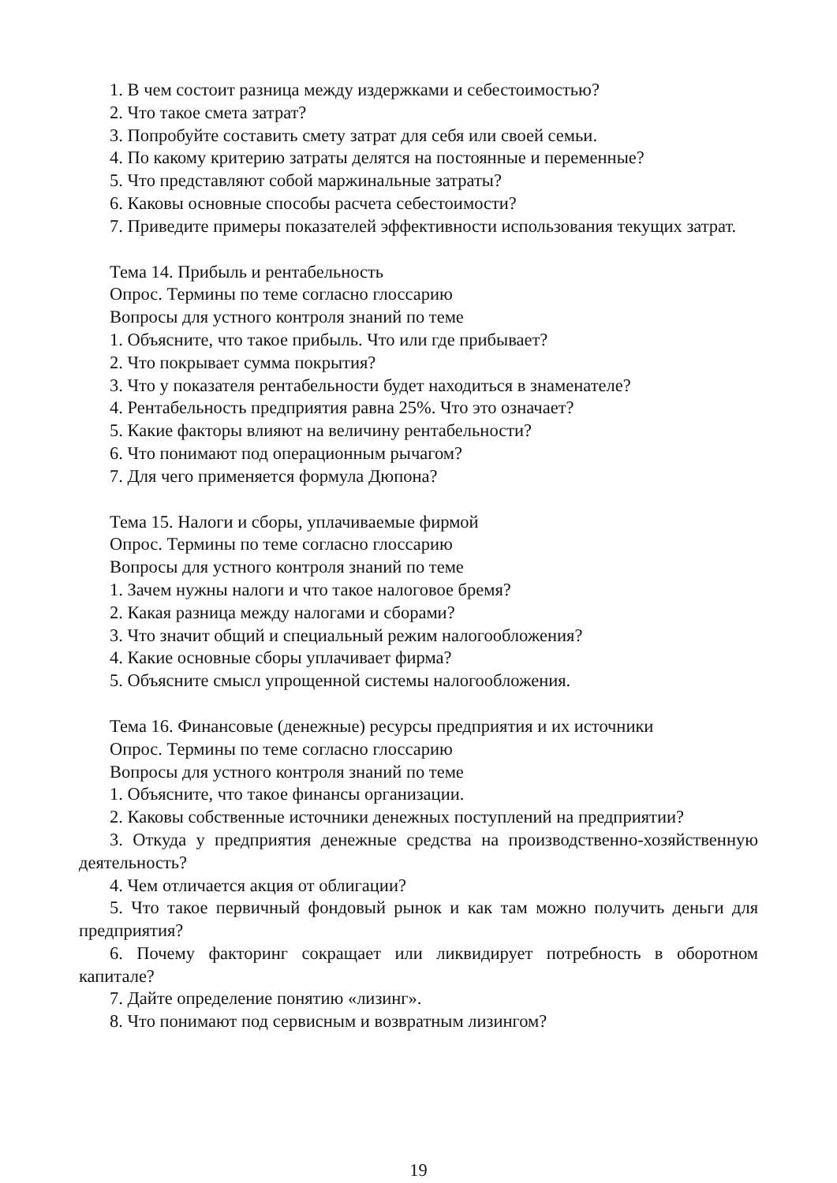1. В чем состоит разница между издержками и себестоимостью?
2. Что такое смета затрат?
3. Попробуйте составить смету затрат для себя или своей семьи.
4. По какому критерию затраты делятся на постоянные и переменные?
5. Что представляют собой маржинальные затраты?
6. Каковы основные способы расчета себестоимости?
7. Приведите примеры показателей эффективности использования текущих затрат.
Тема 14. Прибыль и рентабельность
Опрос. Термины по теме согласно глоссарию
Вопросы для устного контроля знаний по теме
1. Объясните, что такое прибыль. Что или где прибывает?
2. Что покрывает сумма покрытия?
3. Что у показателя рентабельности будет находиться в знаменателе?
4. Рентабельность предприятия равна 25%. Что это означает?
5. Какие факторы влияют на величину рентабельности?
6. Что понимают под операционным рычагом?
7. Для чего применяется формула Дюпона?
Тема 15. Налоги и сборы, уплачиваемые фирмой
Опрос. Термины по теме согласно глоссарию
Вопросы для устного контроля знаний по теме
1. Зачем нужны налоги и что такое налоговое бремя?
2. Какая разница между налогами и сборами?
3. Что значит общий и специальный режим налогообложения?
4. Какие основные сборы уплачивает фирма?
5. Объясните смысл упрощенной системы налогообложения.
Тема 16. Финансовые (денежные) ресурсы предприятия и их источники
Опрос. Термины по теме согласно глоссарию
Вопросы для устного контроля знаний по теме
1. Объясните, что такое финансы организации.
2. Каковы собственные источники денежных поступлений на предприятии?
3. Откуда у предприятия денежные средства на производственно-хозяйственную деятельность?
4. Чем отличается акция от облигации?
5. Что такое первичный фондовый рынок и как там можно получить деньги для предприятия?
6. Почему факторинг сокращает или ликвидирует потребность в оборотном капитале?
7. Дайте определение понятию «лизинг».
8. Что понимают под сервисным и возвратным лизингом?
19